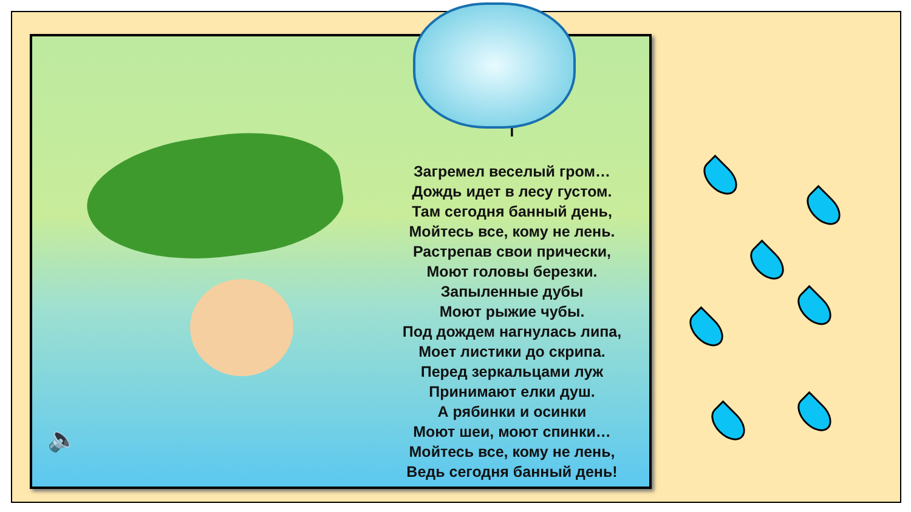Т
Загремел веселый гром…
Дождь идет в лесу густом.
Там сегодня банный день,
Мойтесь все, кому не лень.
Растрепав свои прически,
Моют головы березки.
Запыленные дубы
Моют рыжие чубы.
Под дождем нагнулась липа,
Моет листики до скрипа.
Перед зеркальцами луж
Принимают елки душ.
А рябинки и осинки
Моют шеи, моют спинки…
Мойтесь все, кому не лень,
Ведь сегодня банный день!
🔈